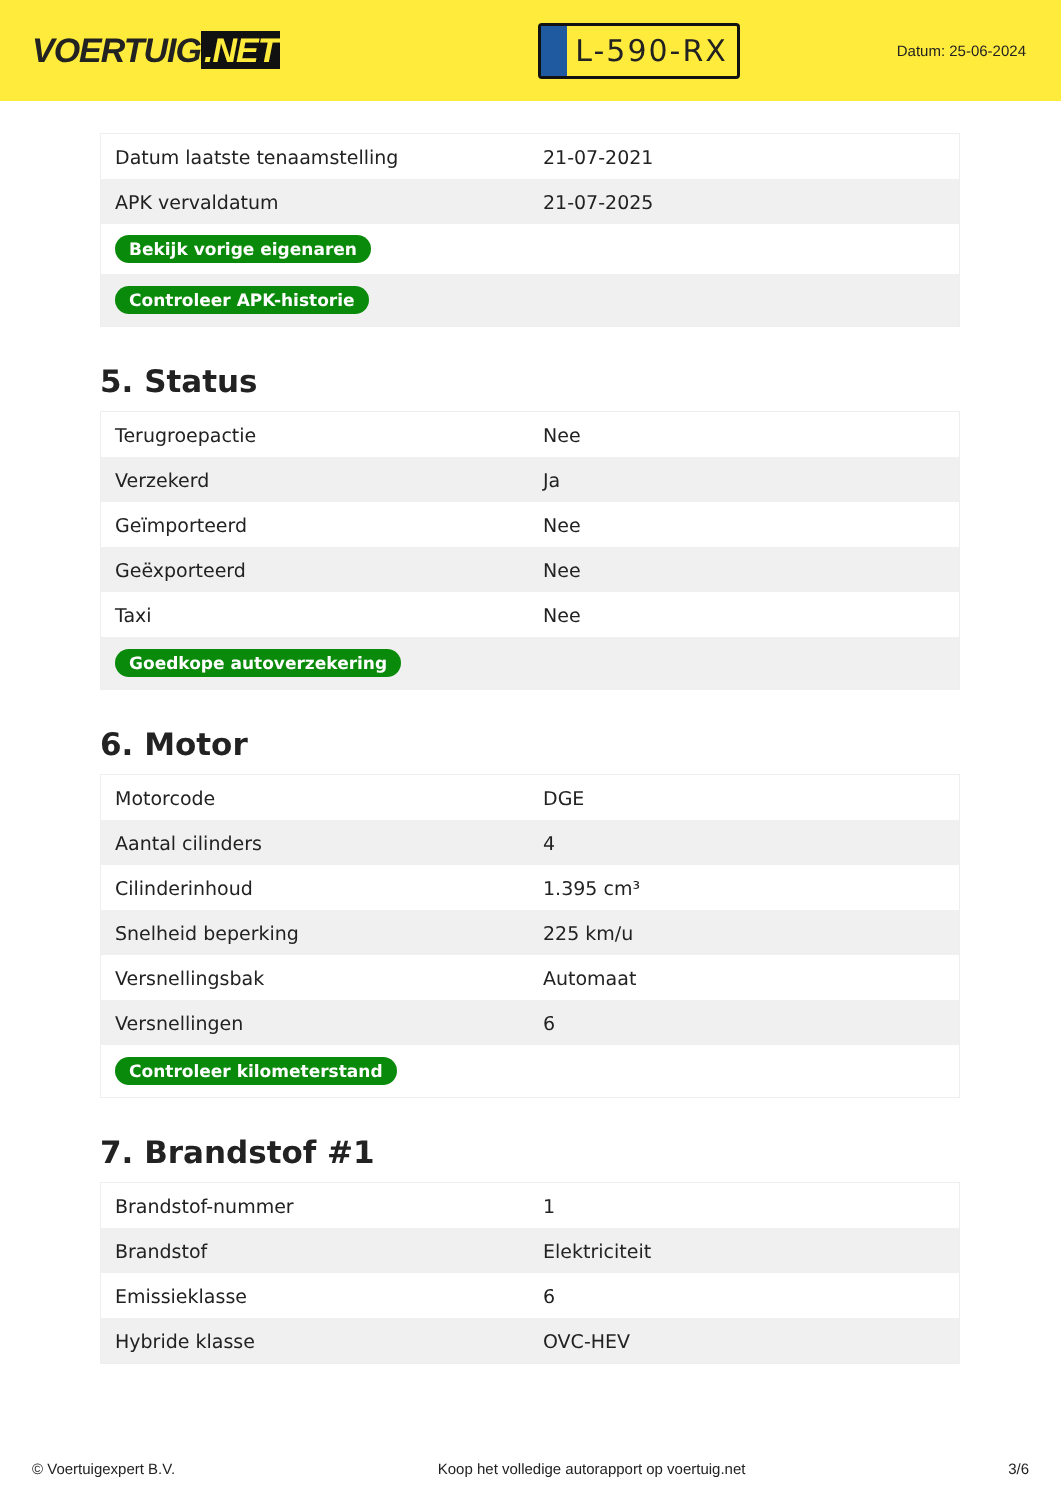VOERTUIG.NET
L-590-RX
Datum: 25-06-2024
| Datum laatste tenaamstelling | 21-07-2021 |
| APK vervaldatum | 21-07-2025 |
| Bekijk vorige eigenaren | |
| Controleer APK-historie | |
5. Status
| Terugroepactie | Nee |
| Verzekerd | Ja |
| Geïmporteerd | Nee |
| Geëxporteerd | Nee |
| Taxi | Nee |
| Goedkope autoverzekering | |
6. Motor
| Motorcode | DGE |
| Aantal cilinders | 4 |
| Cilinderinhoud | 1.395 cm³ |
| Snelheid beperking | 225 km/u |
| Versnellingsbak | Automaat |
| Versnellingen | 6 |
| Controleer kilometerstand | |
7. Brandstof #1
| Brandstof-nummer | 1 |
| Brandstof | Elektriciteit |
| Emissieklasse | 6 |
| Hybride klasse | OVC-HEV |
© Voertuigexpert B.V. Koop het volledige autorapport op voertuig.net 3/6